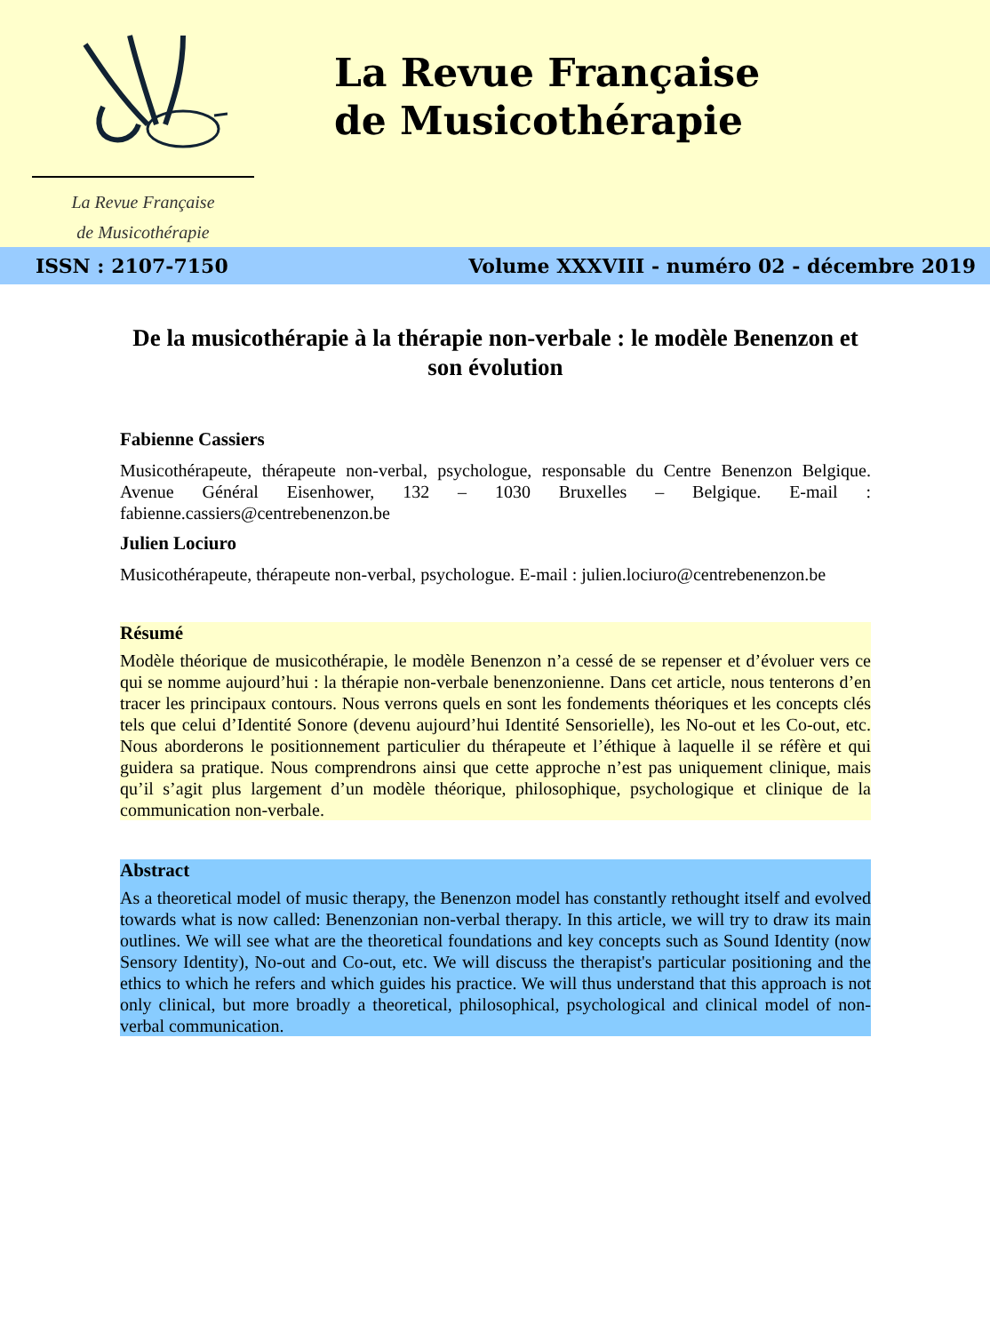La Revue Française
de Musicothérapie
La Revue Française
de Musicothérapie
ISSN : 2107-7150 Volume XXXVIII - numéro 02 - décembre 2019
De la musicothérapie à la thérapie non-verbale : le modèle Benenzon et son évolution
Fabienne Cassiers
Musicothérapeute, thérapeute non-verbal, psychologue, responsable du Centre Benenzon Belgique. Avenue Général Eisenhower, 132 – 1030 Bruxelles – Belgique. E-mail : fabienne.cassiers@centrebenenzon.be
Julien Lociuro
Musicothérapeute, thérapeute non-verbal, psychologue. E-mail : julien.lociuro@centrebenenzon.be
Résumé
Modèle théorique de musicothérapie, le modèle Benenzon n’a cessé de se repenser et d’évoluer vers ce qui se nomme aujourd’hui : la thérapie non-verbale benenzonienne. Dans cet article, nous tenterons d’en tracer les principaux contours. Nous verrons quels en sont les fondements théoriques et les concepts clés tels que celui d’Identité Sonore (devenu aujourd’hui Identité Sensorielle), les No-out et les Co-out, etc. Nous aborderons le positionnement particulier du thérapeute et l’éthique à laquelle il se réfère et qui guidera sa pratique. Nous comprendrons ainsi que cette approche n’est pas uniquement clinique, mais qu’il s’agit plus largement d’un modèle théorique, philosophique, psychologique et clinique de la communication non-verbale.
Abstract
As a theoretical model of music therapy, the Benenzon model has constantly rethought itself and evolved towards what is now called: Benenzonian non-verbal therapy. In this article, we will try to draw its main outlines. We will see what are the theoretical foundations and key concepts such as Sound Identity (now Sensory Identity), No-out and Co-out, etc. We will discuss the therapist's particular positioning and the ethics to which he refers and which guides his practice. We will thus understand that this approach is not only clinical, but more broadly a theoretical, philosophical, psychological and clinical model of non-verbal communication.